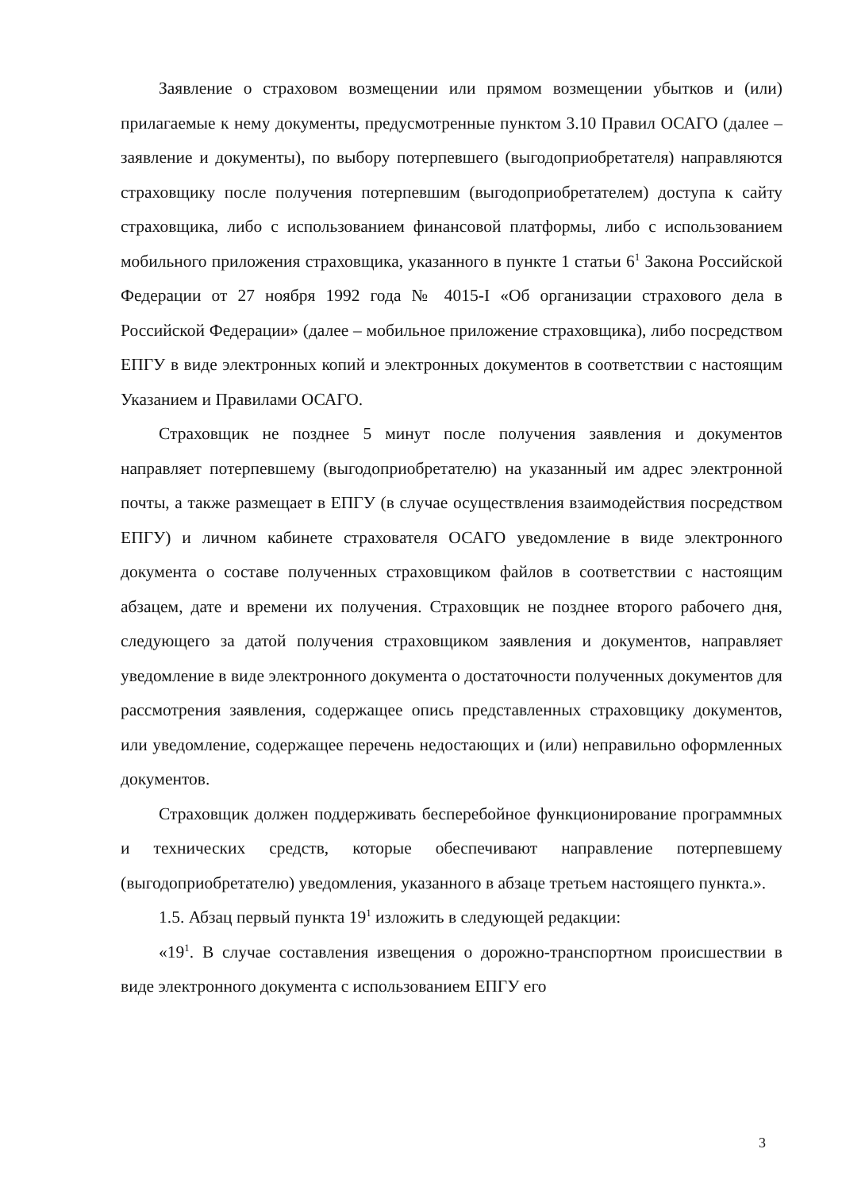Заявление о страховом возмещении или прямом возмещении убытков и (или) прилагаемые к нему документы, предусмотренные пунктом 3.10 Правил ОСАГО (далее – заявление и документы), по выбору потерпевшего (выгодоприобретателя) направляются страховщику после получения потерпевшим (выгодоприобретателем) доступа к сайту страховщика, либо с использованием финансовой платформы, либо с использованием мобильного приложения страховщика, указанного в пункте 1 статьи 6<sup>1</sup> Закона Российской Федерации от 27 ноября 1992 года № 4015-I «Об организации страхового дела в Российской Федерации» (далее – мобильное приложение страховщика), либо посредством ЕПГУ в виде электронных копий и электронных документов в соответствии с настоящим Указанием и Правилами ОСАГО.
Страховщик не позднее 5 минут после получения заявления и документов направляет потерпевшему (выгодоприобретателю) на указанный им адрес электронной почты, а также размещает в ЕПГУ (в случае осуществления взаимодействия посредством ЕПГУ) и личном кабинете страхователя ОСАГО уведомление в виде электронного документа о составе полученных страховщиком файлов в соответствии с настоящим абзацем, дате и времени их получения. Страховщик не позднее второго рабочего дня, следующего за датой получения страховщиком заявления и документов, направляет уведомление в виде электронного документа о достаточности полученных документов для рассмотрения заявления, содержащее опись представленных страховщику документов, или уведомление, содержащее перечень недостающих и (или) неправильно оформленных документов.
Страховщик должен поддерживать бесперебойное функционирование программных и технических средств, которые обеспечивают направление потерпевшему (выгодоприобретателю) уведомления, указанного в абзаце третьем настоящего пункта.».
1.5. Абзац первый пункта 19<sup>1</sup> изложить в следующей редакции:
«19<sup>1</sup>. В случае составления извещения о дорожно-транспортном происшествии в виде электронного документа с использованием ЕПГУ его
3